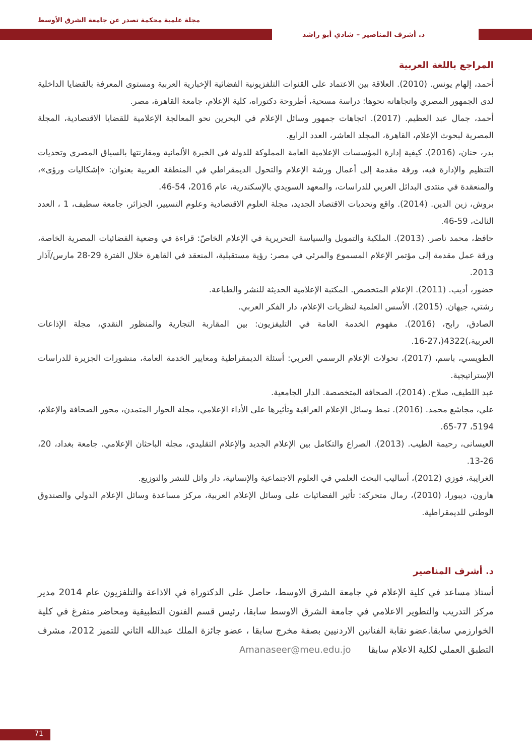مجلة علمية محكمة تصدر عن جامعة الشرق الأوسط
د. أشرف المناصير – شادي أبو راشد
المراجع باللغة العربية
أحمد، إلهام يونس. (2010). العلاقة بين الاعتماد على القنوات التلفزيونية الفضائية الإخبارية العربية ومستوى المعرفة بالقضايا الداخلية لدى الجمهور المصري واتجاهاته نحوها: دراسة مسحية، أطروحة دكتوراه، كلية الإعلام، جامعة القاهرة، مصر.
أحمد، جمال عبد العظيم. (2017). اتجاهات جمهور وسائل الإعلام في البحرين نحو المعالجة الإعلامية للقضايا الاقتصادية، المجلة المصرية لبحوث الإعلام، القاهرة، المجلد العاشر، العدد الرابع.
بدر، حنان، (2016). كيفية إدارة المؤسسات الإعلامية العامة المملوكة للدولة في الخبرة الألمانية ومقارنتها بالسياق المصري وتحديات التنظيم والإدارة فيه، ورقة مقدمة إلى أعمال ورشة الإعلام والتحول الديمقراطي في المنطقة العربية بعنوان: «إشكاليات ورؤى»، والمنعقدة في منتدى البدائل العربي للدراسات، والمعهد السويدي بالإسكندرية، عام 2016، 54-46.
بروش، زين الدين. (2014). واقع وتحديات الاقتصاد الجديد، مجلة العلوم الاقتصادية وعلوم التسيير، الجزائر، جامعة سطيف، 1 ، العدد الثالث، 59-46.
حافظ، محمد ناصر. (2013). الملكية والتمويل والسياسة التحريرية في الإعلام الخاصّ: قراءة في وضعية الفضائيات المصرية الخاصة، ورقة عمل مقدمة إلى مؤتمر الإعلام المسموع والمرئي في مصر: رؤية مستقبلية، المنعقد في القاهرة خلال الفترة 29-28 مارس/آذار 2013.
خضور، أديب. (2011). الإعلام المتخصص. المكتبة الإعلامية الحديثة للنشر والطباعة.
رشتي، جيهان. (2015). الأسس العلمية لنظريات الإعلام، دار الفكر العربي.
الصادق، رابح، (2016). مفهوم الخدمة العامة في التليفزيون: بين المقاربة التجارية والمنظور النقدي، مجلة الإذاعات العربية،)4322(،27-16.
الطويسي، باسم، (2017)، تحولات الإعلام الرسمي العربي: أسئلة الديمقراطية ومعايير الخدمة العامة، منشورات الجزيرة للدراسات الإستراتيجية.
عبد اللطيف، صلاح. (2014)، الصحافة المتخصصة. الدار الجامعية.
علي، مجاشع محمد. (2016). نمط وسائل الإعلام العراقية وتأثيرها على الأداء الإعلامي، مجلة الحوار المتمدن، محور الصحافة والإعلام، 5194، 77-65.
العيسانى، رحيمة الطيب. (2013). الصراع والتكامل بين الإعلام الجديد والإعلام التقليدي، مجلة الباحثان الإعلامي. جامعة بغداد، 20، 26-13.
الغرايبة، فوزي (2012)، أساليب البحث العلمي في العلوم الاجتماعية والإنسانية، دار وائل للنشر والتوزيع.
هارون، ديبورا، (2010)، رمال متحركة: تأثير الفضائيات على وسائل الإعلام العربية، مركز مساعدة وسائل الإعلام الدولي والصندوق الوطني للديمقراطية.
د. أشرف المناصير
أستاذ مساعد في كلية الإعلام في جامعة الشرق الاوسط، حاصل على الدكتوراة في الاذاعة والتلفزيون عام 2014 مدير مركز التدريب والتطوير الاعلامي في جامعة الشرق الاوسط سابقا، رئيس قسم الفنون التطبيقية ومحاضر متفرغ في كلية الخوارزمي سابقا.عضو نقابة الفنانين الاردنيين بصفة مخرج سابقا ، عضو جائزة الملك عبدالله الثاني للتميز 2012، مشرف التطبق العملي لكلية الاعلام سابقا Amanaseer@meu.edu.jo
71